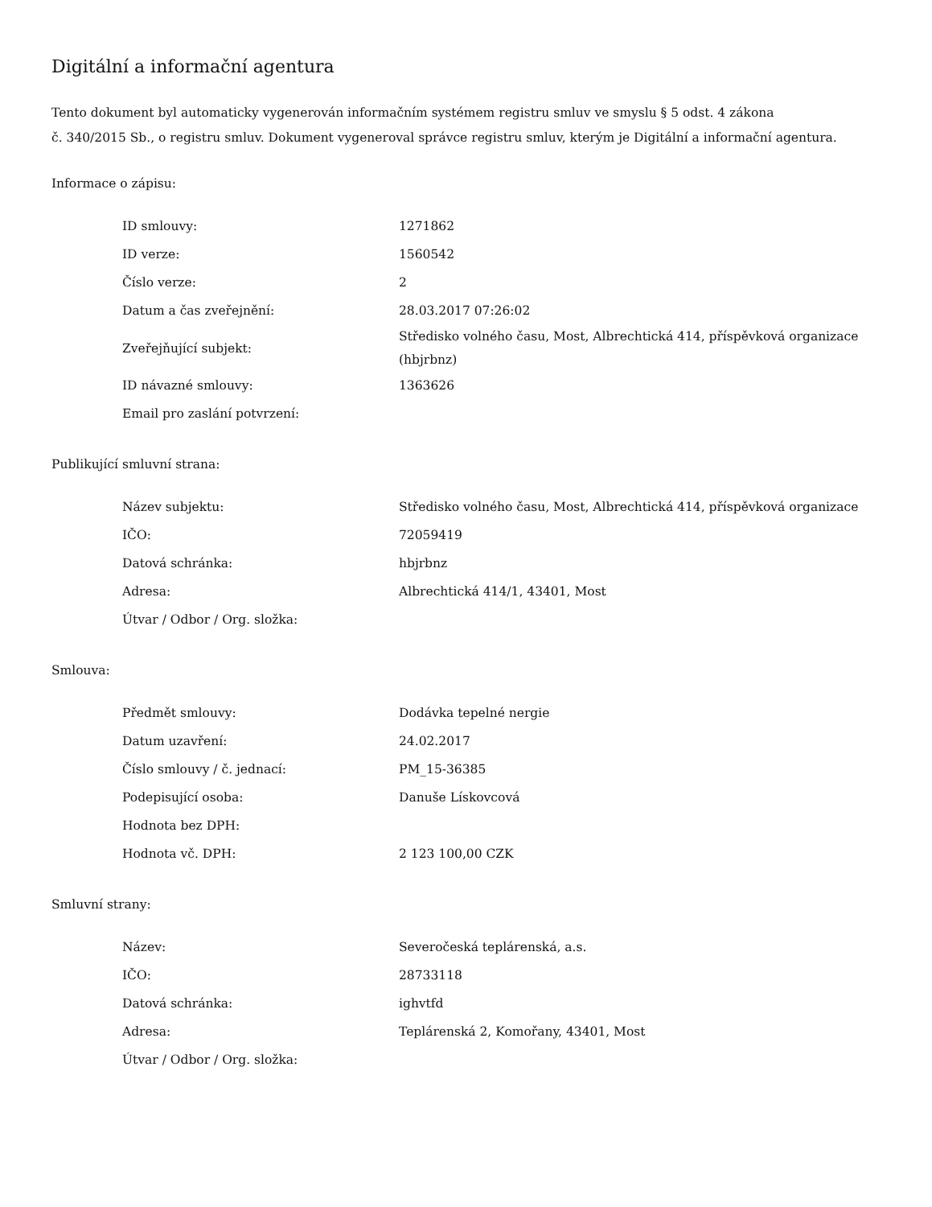Digitální a informační agentura
Tento dokument byl automaticky vygenerován informačním systémem registru smluv ve smyslu § 5 odst. 4 zákona
č. 340/2015 Sb., o registru smluv. Dokument vygeneroval správce registru smluv, kterým je Digitální a informační agentura.
Informace o zápisu:
| ID smlouvy: | 1271862 |
| ID verze: | 1560542 |
| Číslo verze: | 2 |
| Datum a čas zveřejnění: | 28.03.2017 07:26:02 |
| Zveřejňující subjekt: | Středisko volného času, Most, Albrechtická 414, příspěvková organizace (hbjrbnz) |
| ID návazné smlouvy: | 1363626 |
| Email pro zaslání potvrzení: | |
Publikující smluvní strana:
| Název subjektu: | Středisko volného času, Most, Albrechtická 414, příspěvková organizace |
| IČO: | 72059419 |
| Datová schránka: | hbjrbnz |
| Adresa: | Albrechtická 414/1, 43401, Most |
| Útvar / Odbor / Org. složka: | |
Smlouva:
| Předmět smlouvy: | Dodávka tepelné nergie |
| Datum uzavření: | 24.02.2017 |
| Číslo smlouvy / č. jednací: | PM_15-36385 |
| Podepisující osoba: | Danuše Lískovcová |
| Hodnota bez DPH: | |
| Hodnota vč. DPH: | 2 123 100,00 CZK |
Smluvní strany:
| Název: | Severočeská teplárenská, a.s. |
| IČO: | 28733118 |
| Datová schránka: | ighvtfd |
| Adresa: | Teplárenská 2, Komořany, 43401, Most |
| Útvar / Odbor / Org. složka: | |